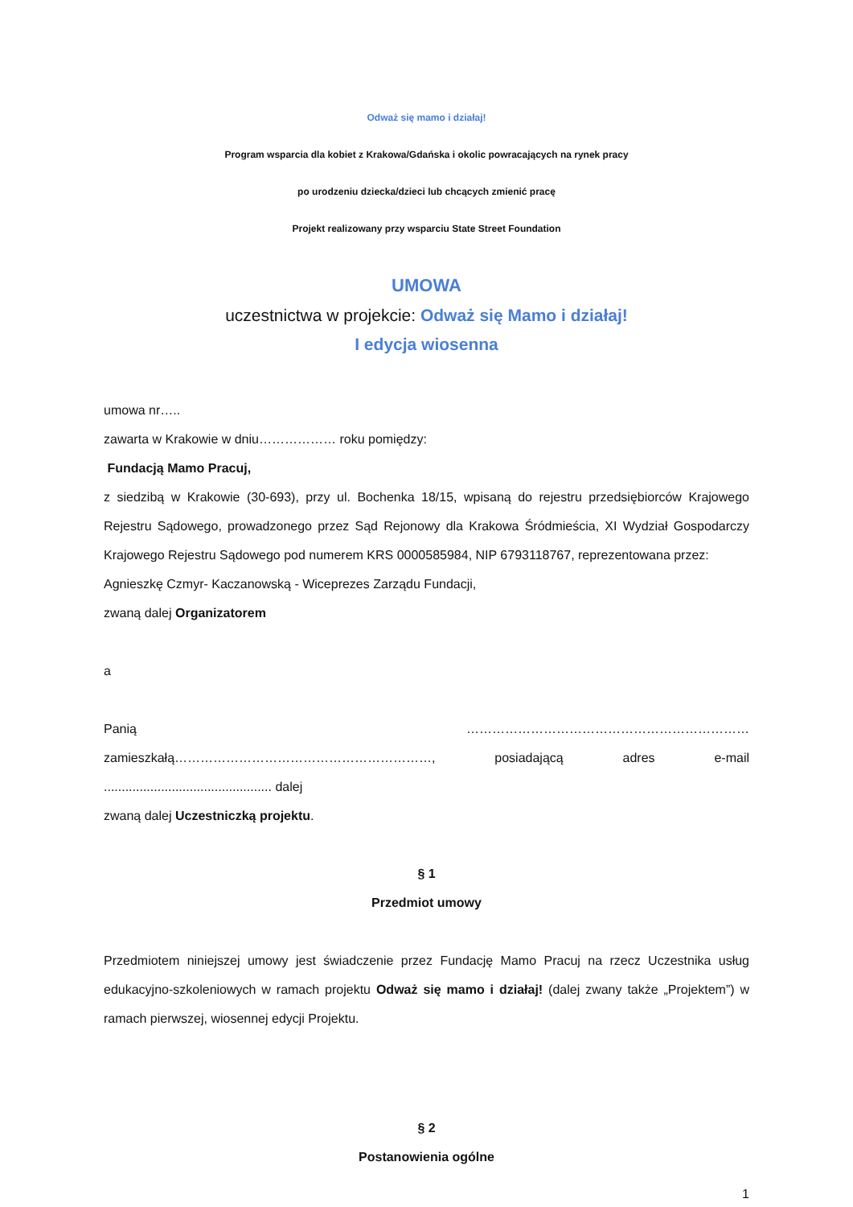Odważ się mamo i działaj!
Program wsparcia dla kobiet z Krakowa/Gdańska i okolic powracających na rynek pracy
po urodzeniu dziecka/dzieci lub chcących zmienić pracę
Projekt realizowany przy wsparciu State Street Foundation
UMOWA
uczestnictwa w projekcie: Odważ się Mamo i działaj!
I edycja wiosenna
umowa nr…..
zawarta w Krakowie w dniu……………… roku pomiędzy:
Fundacją Mamo Pracuj,
z siedzibą w Krakowie (30-693), przy ul. Bochenka 18/15, wpisaną do rejestru przedsiębiorców Krajowego Rejestru Sądowego, prowadzonego przez Sąd Rejonowy dla Krakowa Śródmieścia, XI Wydział Gospodarczy Krajowego Rejestru Sądowego pod numerem KRS 0000585984, NIP 6793118767, reprezentowana przez:
Agnieszkę Czmyr- Kaczanowską - Wiceprezes Zarządu Fundacji,
zwaną dalej Organizatorem
a
Panią ………………………………………………………… zamieszkałą……………………………………………………, posiadającą adres e-mail ............................................... dalej
zwaną dalej Uczestniczką projektu.
§ 1
Przedmiot umowy
Przedmiotem niniejszej umowy jest świadczenie przez Fundację Mamo Pracuj na rzecz Uczestnika usług edukacyjno-szkoleniowych w ramach projektu Odważ się mamo i działaj! (dalej zwany także „Projektem”) w ramach pierwszej, wiosennej edycji Projektu.
§ 2
Postanowienia ogólne
1